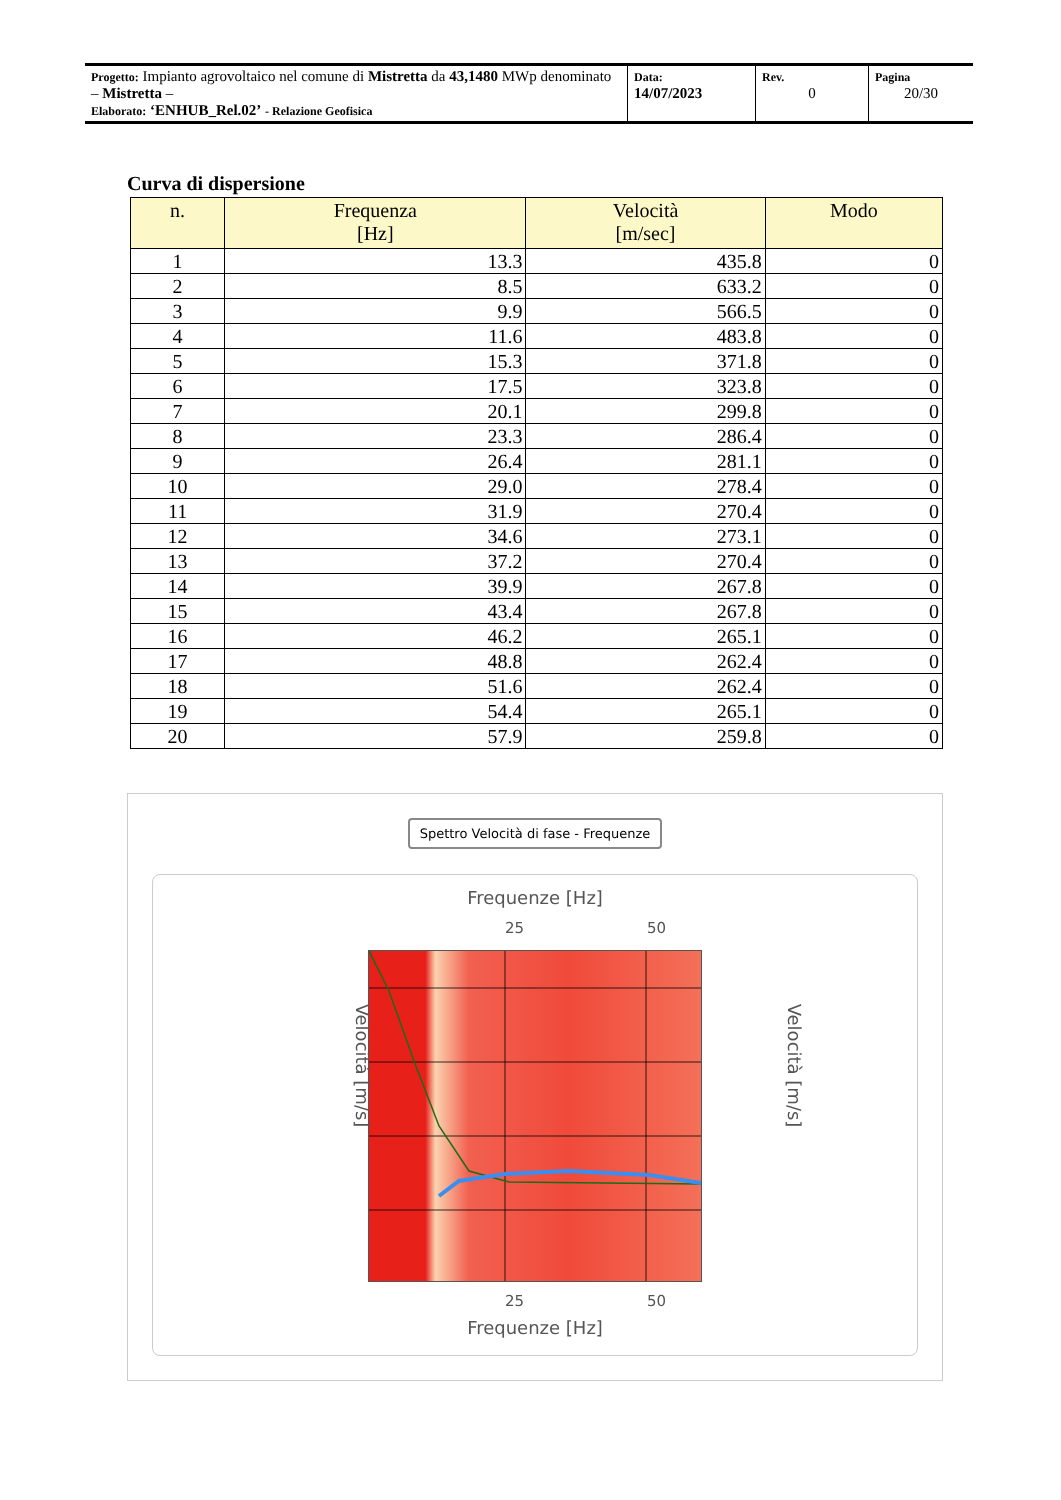| Progetto: Impianto agrovoltaico nel comune di Mistretta da 43,1480 MWp denominato – Mistretta – Elaborato: ‘ENHUB_Rel.02’ - Relazione Geofisica | Data: 14/07/2023 | Rev. 0 | Pagina 20/30 |
Curva di dispersione
| n. | Frequenza [Hz] | Velocità [m/sec] | Modo |
| --- | --- | --- | --- |
| 1 | 13.3 | 435.8 | 0 |
| 2 | 8.5 | 633.2 | 0 |
| 3 | 9.9 | 566.5 | 0 |
| 4 | 11.6 | 483.8 | 0 |
| 5 | 15.3 | 371.8 | 0 |
| 6 | 17.5 | 323.8 | 0 |
| 7 | 20.1 | 299.8 | 0 |
| 8 | 23.3 | 286.4 | 0 |
| 9 | 26.4 | 281.1 | 0 |
| 10 | 29.0 | 278.4 | 0 |
| 11 | 31.9 | 270.4 | 0 |
| 12 | 34.6 | 273.1 | 0 |
| 13 | 37.2 | 270.4 | 0 |
| 14 | 39.9 | 267.8 | 0 |
| 15 | 43.4 | 267.8 | 0 |
| 16 | 46.2 | 265.1 | 0 |
| 17 | 48.8 | 262.4 | 0 |
| 18 | 51.6 | 262.4 | 0 |
| 19 | 54.4 | 265.1 | 0 |
| 20 | 57.9 | 259.8 | 0 |
Spettro Velocità di fase - Frequenze
Frequenze [Hz]
25 50
Velocità [m/s] Velocità [m/s]
25 50
Frequenze [Hz]